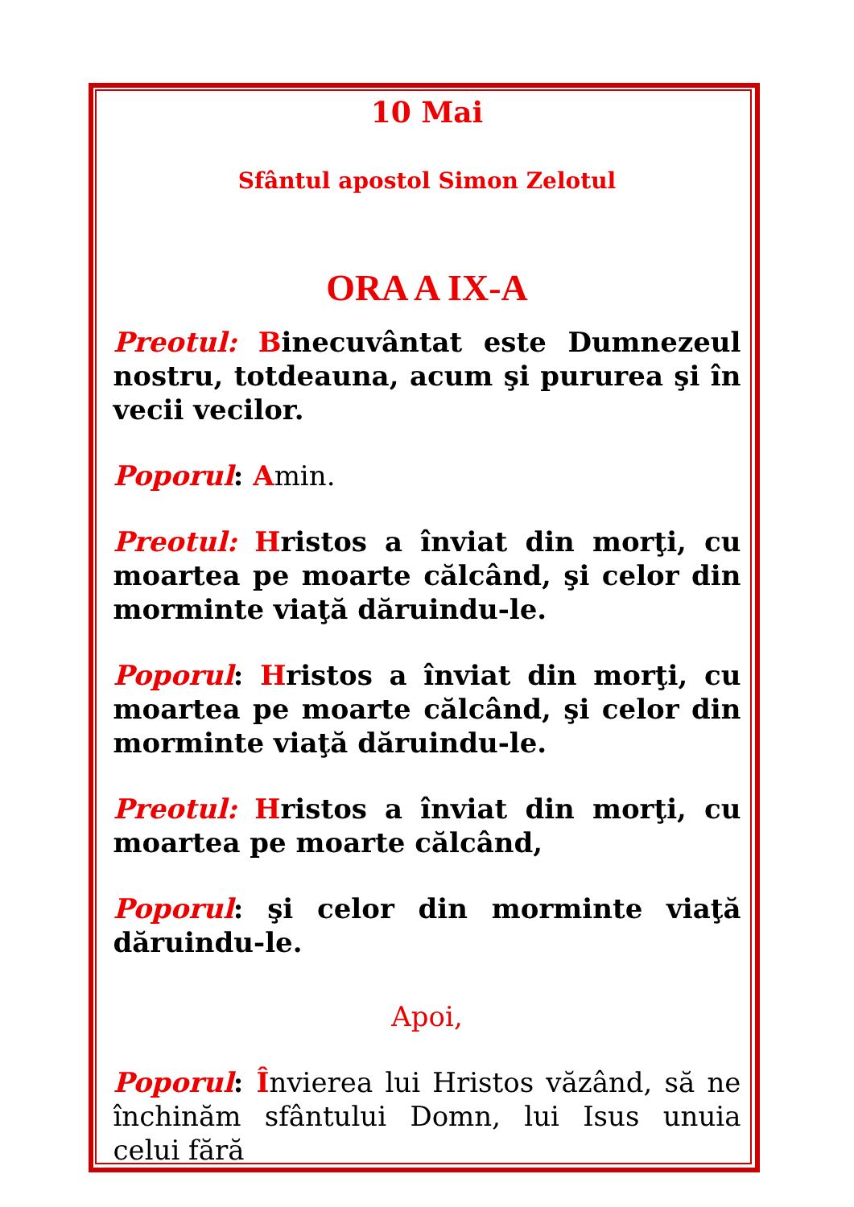10 Mai
Sfântul apostol Simon Zelotul
ORA A IX-A
Preotul: Binecuvântat este Dumnezeul nostru, totdeauna, acum şi pururea şi în vecii vecilor.
Poporul: Amin.
Preotul: Hristos a înviat din morţi, cu moartea pe moarte călcând, şi celor din morminte viaţă dăruindu-le.
Poporul: Hristos a înviat din morţi, cu moartea pe moarte călcând, şi celor din morminte viaţă dăruindu-le.
Preotul: Hristos a înviat din morţi, cu moartea pe moarte călcând,
Poporul: şi celor din morminte viaţă dăruindu-le.
Apoi,
Poporul: Învierea lui Hristos văzând, să ne închinăm sfântului Domn, lui Isus unuia celui fără